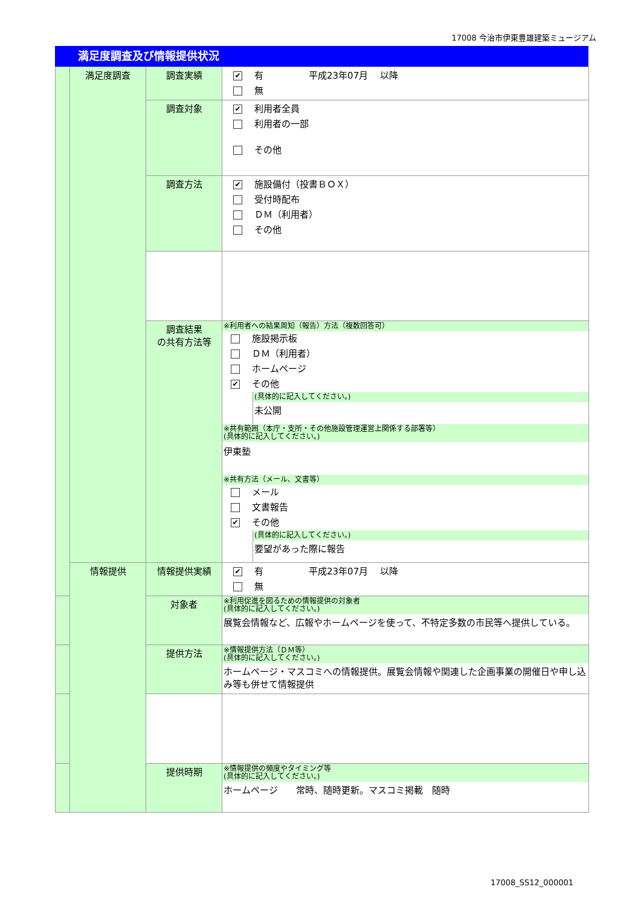17008 今治市伊東豊雄建築ミュージアム
満足度調査及び情報提供状況
| | 満足度調査 | 調査実績 | ✔ 有 平成23年07月 以降 無 |
| | | 調査対象 | ✔ 利用者全員 利用者の一部 その他 |
| | | 調査方法 | ✔ 施設備付（投書ＢＯＸ） 受付時配布 ＤＭ（利用者） その他 |
| | | 調査結果 の共有方法等 | ※利用者への結果周知（報告）方法（複数回答可） 施設掲示板 ＤＭ（利用者） ホームページ ✔ その他 (具体的に記入してください。) 未公開 ※共有範囲（本庁・支所・その他施設管理運営上関係する部署等） (具体的に記入してください。) 伊東塾 ※共有方法（メール、文書等） メール 文書報告 ✔ その他 (具体的に記入してください。) 要望があった際に報告 |
| | 情報提供 | 情報提供実績 | ✔ 有 平成23年07月 以降 無 |
| | | 対象者 | ※利用促進を図るための情報提供の対象者 (具体的に記入してください。) 展覧会情報など、広報やホームページを使って、不特定多数の市民等へ提供している。 |
| | | 提供方法 | ※情報提供方法（ＤＭ等） (具体的に記入してください。) ホームページ・マスコミへの情報提供。展覧会情報や関連した企画事業の開催日や申し込み等も併せて情報提供 |
| | | 提供時期 | ※情報提供の頻度やタイミング等 (具体的に記入してください。) ホームページ 常時、随時更新。マスコミ掲載 随時 |
17008_SS12_000001